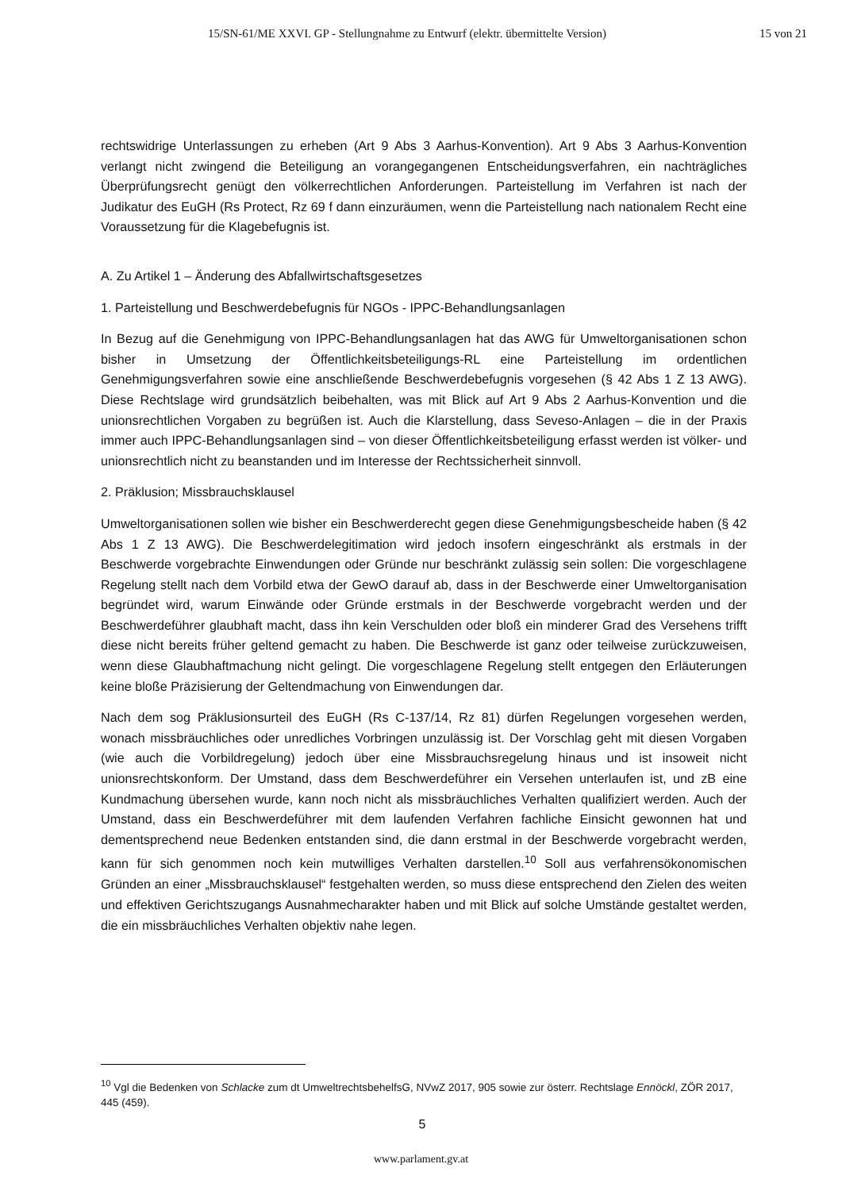15/SN-61/ME XXVI. GP - Stellungnahme zu Entwurf (elektr. übermittelte Version) 15 von 21
rechtswidrige Unterlassungen zu erheben (Art 9 Abs 3 Aarhus-Konvention). Art 9 Abs 3 Aarhus-Konvention verlangt nicht zwingend die Beteiligung an vorangegangenen Entscheidungsverfahren, ein nachträgliches Überprüfungsrecht genügt den völkerrechtlichen Anforderungen. Parteistellung im Verfahren ist nach der Judikatur des EuGH (Rs Protect, Rz 69 f dann einzuräumen, wenn die Parteistellung nach nationalem Recht eine Voraussetzung für die Klagebefugnis ist.
A. Zu Artikel 1 – Änderung des Abfallwirtschaftsgesetzes
1. Parteistellung und Beschwerdebefugnis für NGOs - IPPC-Behandlungsanlagen
In Bezug auf die Genehmigung von IPPC-Behandlungsanlagen hat das AWG für Umweltorganisationen schon bisher in Umsetzung der Öffentlichkeitsbeteiligungs-RL eine Parteistellung im ordentlichen Genehmigungsverfahren sowie eine anschließende Beschwerdebefugnis vorgesehen (§ 42 Abs 1 Z 13 AWG). Diese Rechtslage wird grundsätzlich beibehalten, was mit Blick auf Art 9 Abs 2 Aarhus-Konvention und die unionsrechtlichen Vorgaben zu begrüßen ist. Auch die Klarstellung, dass Seveso-Anlagen – die in der Praxis immer auch IPPC-Behandlungsanlagen sind – von dieser Öffentlichkeitsbeteiligung erfasst werden ist völker- und unionsrechtlich nicht zu beanstanden und im Interesse der Rechtssicherheit sinnvoll.
2. Präklusion; Missbrauchsklausel
Umweltorganisationen sollen wie bisher ein Beschwerderecht gegen diese Genehmigungsbescheide haben (§ 42 Abs 1 Z 13 AWG). Die Beschwerdelegitimation wird jedoch insofern eingeschränkt als erstmals in der Beschwerde vorgebrachte Einwendungen oder Gründe nur beschränkt zulässig sein sollen: Die vorgeschlagene Regelung stellt nach dem Vorbild etwa der GewO darauf ab, dass in der Beschwerde einer Umweltorganisation begründet wird, warum Einwände oder Gründe erstmals in der Beschwerde vorgebracht werden und der Beschwerdeführer glaubhaft macht, dass ihn kein Verschulden oder bloß ein minderer Grad des Versehens trifft diese nicht bereits früher geltend gemacht zu haben. Die Beschwerde ist ganz oder teilweise zurückzuweisen, wenn diese Glaubhaftmachung nicht gelingt. Die vorgeschlagene Regelung stellt entgegen den Erläuterungen keine bloße Präzisierung der Geltendmachung von Einwendungen dar.
Nach dem sog Präklusionsurteil des EuGH (Rs C-137/14, Rz 81) dürfen Regelungen vorgesehen werden, wonach missbräuchliches oder unredliches Vorbringen unzulässig ist. Der Vorschlag geht mit diesen Vorgaben (wie auch die Vorbildregelung) jedoch über eine Missbrauchsregelung hinaus und ist insoweit nicht unionsrechtskonform. Der Umstand, dass dem Beschwerdeführer ein Versehen unterlaufen ist, und zB eine Kundmachung übersehen wurde, kann noch nicht als missbräuchliches Verhalten qualifiziert werden. Auch der Umstand, dass ein Beschwerdeführer mit dem laufenden Verfahren fachliche Einsicht gewonnen hat und dementsprechend neue Bedenken entstanden sind, die dann erstmal in der Beschwerde vorgebracht werden, kann für sich genommen noch kein mutwilliges Verhalten darstellen.<sup>10</sup> Soll aus verfahrensökonomischen Gründen an einer „Missbrauchsklausel“ festgehalten werden, so muss diese entsprechend den Zielen des weiten und effektiven Gerichtszugangs Ausnahmecharakter haben und mit Blick auf solche Umstände gestaltet werden, die ein missbräuchliches Verhalten objektiv nahe legen.
<sup>10</sup> Vgl die Bedenken von Schlacke zum dt UmweltrechtsbehelfsG, NVwZ 2017, 905 sowie zur österr. Rechtslage Ennöckl, ZÖR 2017, 445 (459).
5
www.parlament.gv.at